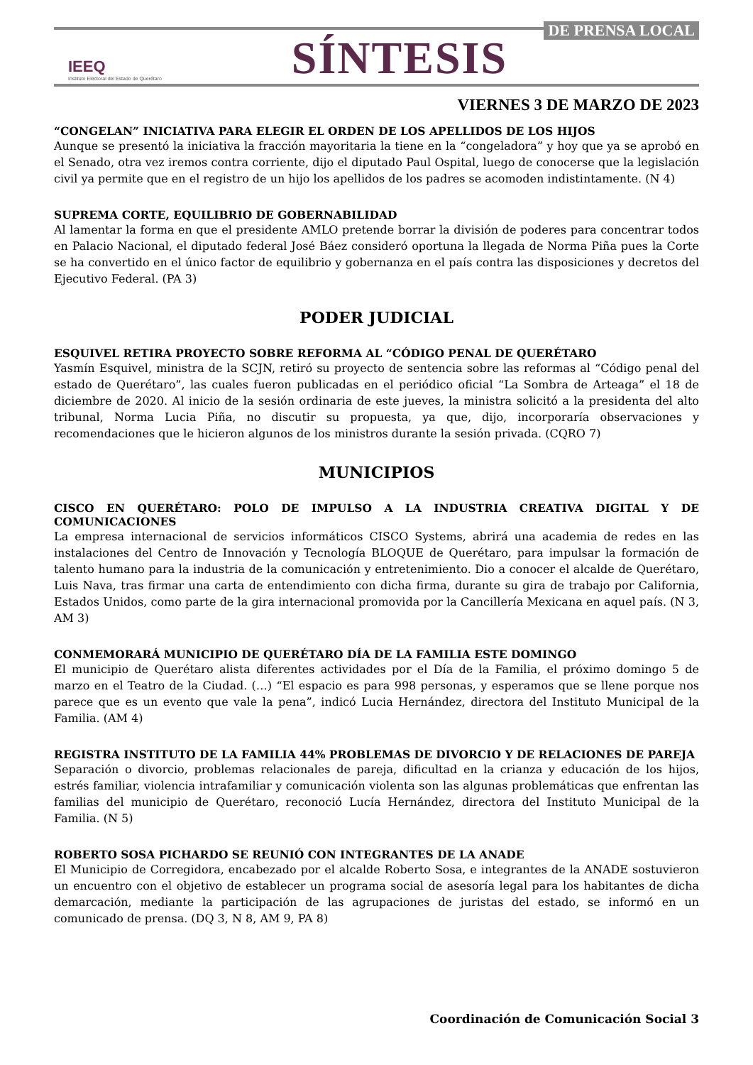DE PRENSA LOCAL
IEEQ
Instituto Electoral del Estado de Querétaro
SÍNTESIS
VIERNES 3 DE MARZO DE 2023
“CONGELAN” INICIATIVA PARA ELEGIR EL ORDEN DE LOS APELLIDOS DE LOS HIJOS
Aunque se presentó la iniciativa la fracción mayoritaria la tiene en la “congeladora” y hoy que ya se aprobó en el Senado, otra vez iremos contra corriente, dijo el diputado Paul Ospital, luego de conocerse que la legislación civil ya permite que en el registro de un hijo los apellidos de los padres se acomoden indistintamente. (N 4)
SUPREMA CORTE, EQUILIBRIO DE GOBERNABILIDAD
Al lamentar la forma en que el presidente AMLO pretende borrar la división de poderes para concentrar todos en Palacio Nacional, el diputado federal José Báez consideró oportuna la llegada de Norma Piña pues la Corte se ha convertido en el único factor de equilibrio y gobernanza en el país contra las disposiciones y decretos del Ejecutivo Federal. (PA 3)
PODER JUDICIAL
ESQUIVEL RETIRA PROYECTO SOBRE REFORMA AL “CÓDIGO PENAL DE QUERÉTARO
Yasmín Esquivel, ministra de la SCJN, retiró su proyecto de sentencia sobre las reformas al “Código penal del estado de Querétaro”, las cuales fueron publicadas en el periódico oficial “La Sombra de Arteaga” el 18 de diciembre de 2020. Al inicio de la sesión ordinaria de este jueves, la ministra solicitó a la presidenta del alto tribunal, Norma Lucia Piña, no discutir su propuesta, ya que, dijo, incorporaría observaciones y recomendaciones que le hicieron algunos de los ministros durante la sesión privada. (CQRO 7)
MUNICIPIOS
CISCO EN QUERÉTARO: POLO DE IMPULSO A LA INDUSTRIA CREATIVA DIGITAL Y DE COMUNICACIONES
La empresa internacional de servicios informáticos CISCO Systems, abrirá una academia de redes en las instalaciones del Centro de Innovación y Tecnología BLOQUE de Querétaro, para impulsar la formación de talento humano para la industria de la comunicación y entretenimiento. Dio a conocer el alcalde de Querétaro, Luis Nava, tras firmar una carta de entendimiento con dicha firma, durante su gira de trabajo por California, Estados Unidos, como parte de la gira internacional promovida por la Cancillería Mexicana en aquel país. (N 3, AM 3)
CONMEMORARÁ MUNICIPIO DE QUERÉTARO DÍA DE LA FAMILIA ESTE DOMINGO
El municipio de Querétaro alista diferentes actividades por el Día de la Familia, el próximo domingo 5 de marzo en el Teatro de la Ciudad. (…) “El espacio es para 998 personas, y esperamos que se llene porque nos parece que es un evento que vale la pena”, indicó Lucia Hernández, directora del Instituto Municipal de la Familia. (AM 4)
REGISTRA INSTITUTO DE LA FAMILIA 44% PROBLEMAS DE DIVORCIO Y DE RELACIONES DE PAREJA
Separación o divorcio, problemas relacionales de pareja, dificultad en la crianza y educación de los hijos, estrés familiar, violencia intrafamiliar y comunicación violenta son las algunas problemáticas que enfrentan las familias del municipio de Querétaro, reconoció Lucía Hernández, directora del Instituto Municipal de la Familia. (N 5)
ROBERTO SOSA PICHARDO SE REUNIÓ CON INTEGRANTES DE LA ANADE
El Municipio de Corregidora, encabezado por el alcalde Roberto Sosa, e integrantes de la ANADE sostuvieron un encuentro con el objetivo de establecer un programa social de asesoría legal para los habitantes de dicha demarcación, mediante la participación de las agrupaciones de juristas del estado, se informó en un comunicado de prensa. (DQ 3, N 8, AM 9, PA 8)
Coordinación de Comunicación Social 3